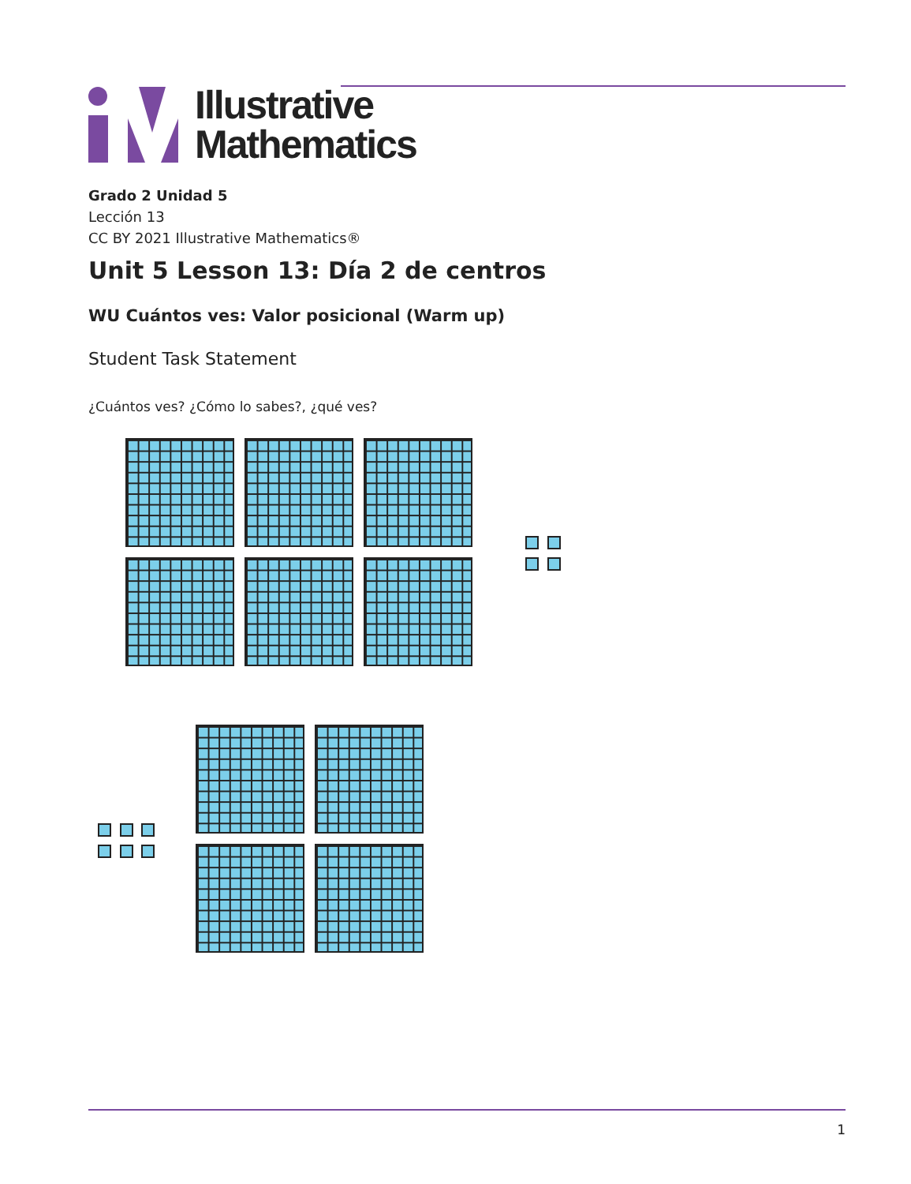Illustrative
Mathematics
Grado 2 Unidad 5
Lección 13
CC BY 2021 Illustrative Mathematics®
Unit 5 Lesson 13: Día 2 de centros
WU Cuántos ves: Valor posicional (Warm up)
Student Task Statement
¿Cuántos ves? ¿Cómo lo sabes?, ¿qué ves?
1